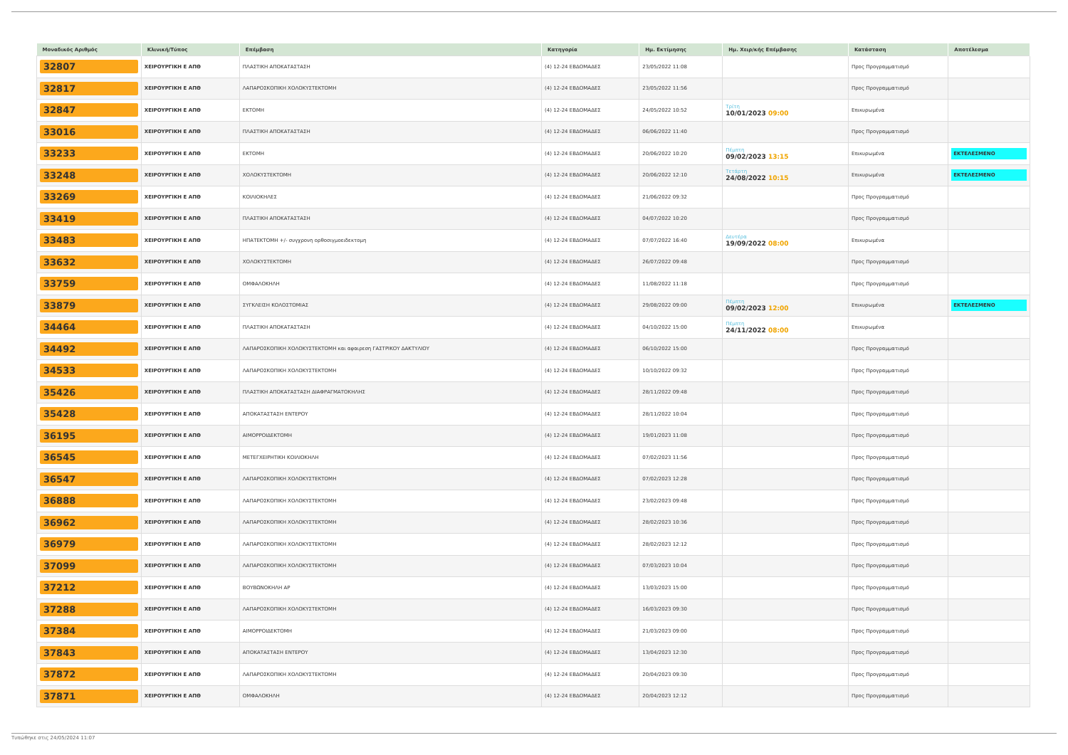| Μοναδικός Αριθμός | Κλινική/Τύπος | Επέμβαση | Κατηγορία | Ημ. Εκτίμησης | Ημ. Χειρ/κής Επέμβασης | Κατάσταση | Αποτέλεσμα |
| --- | --- | --- | --- | --- | --- | --- | --- |
| 32807 | ΧΕΙΡΟΥΡΓΙΚΗ Ε ΑΠΘ | ΠΛΑΣΤΙΚΗ ΑΠΟΚΑΤΑΣΤΑΣΗ | (4) 12-24 ΕΒΔΟΜΑΔΕΣ | 23/05/2022 11:08 | | Προς Προγραμματισμό | |
| 32817 | ΧΕΙΡΟΥΡΓΙΚΗ Ε ΑΠΘ | ΛΑΠΑΡΟΣΚΟΠΙΚΗ ΧΟΛΟΚΥΣΤΕΚΤΟΜΗ | (4) 12-24 ΕΒΔΟΜΑΔΕΣ | 23/05/2022 11:56 | | Προς Προγραμματισμό | |
| 32847 | ΧΕΙΡΟΥΡΓΙΚΗ Ε ΑΠΘ | ΕΚΤΟΜΗ | (4) 12-24 ΕΒΔΟΜΑΔΕΣ | 24/05/2022 10:52 | Τρίτη 10/01/2023 09:00 | Επικυρωμένα | |
| 33016 | ΧΕΙΡΟΥΡΓΙΚΗ Ε ΑΠΘ | ΠΛΑΣΤΙΚΗ ΑΠΟΚΑΤΑΣΤΑΣΗ | (4) 12-24 ΕΒΔΟΜΑΔΕΣ | 06/06/2022 11:40 | | Προς Προγραμματισμό | |
| 33233 | ΧΕΙΡΟΥΡΓΙΚΗ Ε ΑΠΘ | ΕΚΤΟΜΗ | (4) 12-24 ΕΒΔΟΜΑΔΕΣ | 20/06/2022 10:20 | Πέμπτη 09/02/2023 13:15 | Επικυρωμένα | ΕΚΤΕΛΕΣΜΕΝΟ |
| 33248 | ΧΕΙΡΟΥΡΓΙΚΗ Ε ΑΠΘ | ΧΟΛΟΚΥΣΤΕΚΤΟΜΗ | (4) 12-24 ΕΒΔΟΜΑΔΕΣ | 20/06/2022 12:10 | Τετάρτη 24/08/2022 10:15 | Επικυρωμένα | ΕΚΤΕΛΕΣΜΕΝΟ |
| 33269 | ΧΕΙΡΟΥΡΓΙΚΗ Ε ΑΠΘ | ΚΟΙΛΙΟΚΗΛΕΣ | (4) 12-24 ΕΒΔΟΜΑΔΕΣ | 21/06/2022 09:32 | | Προς Προγραμματισμό | |
| 33419 | ΧΕΙΡΟΥΡΓΙΚΗ Ε ΑΠΘ | ΠΛΑΣΤΙΚΗ ΑΠΟΚΑΤΑΣΤΑΣΗ | (4) 12-24 ΕΒΔΟΜΑΔΕΣ | 04/07/2022 10:20 | | Προς Προγραμματισμό | |
| 33483 | ΧΕΙΡΟΥΡΓΙΚΗ Ε ΑΠΘ | ΗΠΑΤΕΚΤΟΜΗ +/- συγχρονη ορθοσιγμοειδεκτομη | (4) 12-24 ΕΒΔΟΜΑΔΕΣ | 07/07/2022 16:40 | Δευτέρα 19/09/2022 08:00 | Επικυρωμένα | |
| 33632 | ΧΕΙΡΟΥΡΓΙΚΗ Ε ΑΠΘ | ΧΟΛΟΚΥΣΤΕΚΤΟΜΗ | (4) 12-24 ΕΒΔΟΜΑΔΕΣ | 26/07/2022 09:48 | | Προς Προγραμματισμό | |
| 33759 | ΧΕΙΡΟΥΡΓΙΚΗ Ε ΑΠΘ | ΟΜΦΑΛΟΚΗΛΗ | (4) 12-24 ΕΒΔΟΜΑΔΕΣ | 11/08/2022 11:18 | | Προς Προγραμματισμό | |
| 33879 | ΧΕΙΡΟΥΡΓΙΚΗ Ε ΑΠΘ | ΣΥΓΚΛΕΙΣΗ ΚΟΛΟΣΤΟΜΙΑΣ | (4) 12-24 ΕΒΔΟΜΑΔΕΣ | 29/08/2022 09:00 | Πέμπτη 09/02/2023 12:00 | Επικυρωμένα | ΕΚΤΕΛΕΣΜΕΝΟ |
| 34464 | ΧΕΙΡΟΥΡΓΙΚΗ Ε ΑΠΘ | ΠΛΑΣΤΙΚΗ ΑΠΟΚΑΤΑΣΤΑΣΗ | (4) 12-24 ΕΒΔΟΜΑΔΕΣ | 04/10/2022 15:00 | Πέμπτη 24/11/2022 08:00 | Επικυρωμένα | |
| 34492 | ΧΕΙΡΟΥΡΓΙΚΗ Ε ΑΠΘ | ΛΑΠΑΡΟΣΚΟΠΙΚΗ ΧΟΛΟΚΥΣΤΕΚΤΟΜΗ και αφαιρεση ΓΑΣΤΡΙΚΟΥ ΔΑΚΤΥΛΙΟΥ | (4) 12-24 ΕΒΔΟΜΑΔΕΣ | 06/10/2022 15:00 | | Προς Προγραμματισμό | |
| 34533 | ΧΕΙΡΟΥΡΓΙΚΗ Ε ΑΠΘ | ΛΑΠΑΡΟΣΚΟΠΙΚΗ ΧΟΛΟΚΥΣΤΕΚΤΟΜΗ | (4) 12-24 ΕΒΔΟΜΑΔΕΣ | 10/10/2022 09:32 | | Προς Προγραμματισμό | |
| 35426 | ΧΕΙΡΟΥΡΓΙΚΗ Ε ΑΠΘ | ΠΛΑΣΤΙΚΗ ΑΠΟΚΑΤΑΣΤΑΣΗ ΔΙΑΦΡΑΓΜΑΤΟΚΗΛΗΣ | (4) 12-24 ΕΒΔΟΜΑΔΕΣ | 28/11/2022 09:48 | | Προς Προγραμματισμό | |
| 35428 | ΧΕΙΡΟΥΡΓΙΚΗ Ε ΑΠΘ | ΑΠΟΚΑΤΑΣΤΑΣΗ ΕΝΤΕΡΟΥ | (4) 12-24 ΕΒΔΟΜΑΔΕΣ | 28/11/2022 10:04 | | Προς Προγραμματισμό | |
| 36195 | ΧΕΙΡΟΥΡΓΙΚΗ Ε ΑΠΘ | ΑΙΜΟΡΡΟΙΔΕΚΤΟΜΗ | (4) 12-24 ΕΒΔΟΜΑΔΕΣ | 19/01/2023 11:08 | | Προς Προγραμματισμό | |
| 36545 | ΧΕΙΡΟΥΡΓΙΚΗ Ε ΑΠΘ | ΜΕΤΕΓΧΕΙΡΗΤΙΚΗ ΚΟΙΛΙΟΚΗΛΗ | (4) 12-24 ΕΒΔΟΜΑΔΕΣ | 07/02/2023 11:56 | | Προς Προγραμματισμό | |
| 36547 | ΧΕΙΡΟΥΡΓΙΚΗ Ε ΑΠΘ | ΛΑΠΑΡΟΣΚΟΠΙΚΗ ΧΟΛΟΚΥΣΤΕΚΤΟΜΗ | (4) 12-24 ΕΒΔΟΜΑΔΕΣ | 07/02/2023 12:28 | | Προς Προγραμματισμό | |
| 36888 | ΧΕΙΡΟΥΡΓΙΚΗ Ε ΑΠΘ | ΛΑΠΑΡΟΣΚΟΠΙΚΗ ΧΟΛΟΚΥΣΤΕΚΤΟΜΗ | (4) 12-24 ΕΒΔΟΜΑΔΕΣ | 23/02/2023 09:48 | | Προς Προγραμματισμό | |
| 36962 | ΧΕΙΡΟΥΡΓΙΚΗ Ε ΑΠΘ | ΛΑΠΑΡΟΣΚΟΠΙΚΗ ΧΟΛΟΚΥΣΤΕΚΤΟΜΗ | (4) 12-24 ΕΒΔΟΜΑΔΕΣ | 28/02/2023 10:36 | | Προς Προγραμματισμό | |
| 36979 | ΧΕΙΡΟΥΡΓΙΚΗ Ε ΑΠΘ | ΛΑΠΑΡΟΣΚΟΠΙΚΗ ΧΟΛΟΚΥΣΤΕΚΤΟΜΗ | (4) 12-24 ΕΒΔΟΜΑΔΕΣ | 28/02/2023 12:12 | | Προς Προγραμματισμό | |
| 37099 | ΧΕΙΡΟΥΡΓΙΚΗ Ε ΑΠΘ | ΛΑΠΑΡΟΣΚΟΠΙΚΗ ΧΟΛΟΚΥΣΤΕΚΤΟΜΗ | (4) 12-24 ΕΒΔΟΜΑΔΕΣ | 07/03/2023 10:04 | | Προς Προγραμματισμό | |
| 37212 | ΧΕΙΡΟΥΡΓΙΚΗ Ε ΑΠΘ | ΒΟΥΒΩΝΟΚΗΛΗ ΑΡ | (4) 12-24 ΕΒΔΟΜΑΔΕΣ | 13/03/2023 15:00 | | Προς Προγραμματισμό | |
| 37288 | ΧΕΙΡΟΥΡΓΙΚΗ Ε ΑΠΘ | ΛΑΠΑΡΟΣΚΟΠΙΚΗ ΧΟΛΟΚΥΣΤΕΚΤΟΜΗ | (4) 12-24 ΕΒΔΟΜΑΔΕΣ | 16/03/2023 09:30 | | Προς Προγραμματισμό | |
| 37384 | ΧΕΙΡΟΥΡΓΙΚΗ Ε ΑΠΘ | ΑΙΜΟΡΡΟΙΔΕΚΤΟΜΗ | (4) 12-24 ΕΒΔΟΜΑΔΕΣ | 21/03/2023 09:00 | | Προς Προγραμματισμό | |
| 37843 | ΧΕΙΡΟΥΡΓΙΚΗ Ε ΑΠΘ | ΑΠΟΚΑΤΑΣΤΑΣΗ ΕΝΤΕΡΟΥ | (4) 12-24 ΕΒΔΟΜΑΔΕΣ | 13/04/2023 12:30 | | Προς Προγραμματισμό | |
| 37872 | ΧΕΙΡΟΥΡΓΙΚΗ Ε ΑΠΘ | ΛΑΠΑΡΟΣΚΟΠΙΚΗ ΧΟΛΟΚΥΣΤΕΚΤΟΜΗ | (4) 12-24 ΕΒΔΟΜΑΔΕΣ | 20/04/2023 09:30 | | Προς Προγραμματισμό | |
| 37871 | ΧΕΙΡΟΥΡΓΙΚΗ Ε ΑΠΘ | ΟΜΦΑΛΟΚΗΛΗ | (4) 12-24 ΕΒΔΟΜΑΔΕΣ | 20/04/2023 12:12 | | Προς Προγραμματισμό | |
Τυπώθηκε στις 24/05/2024 11:07